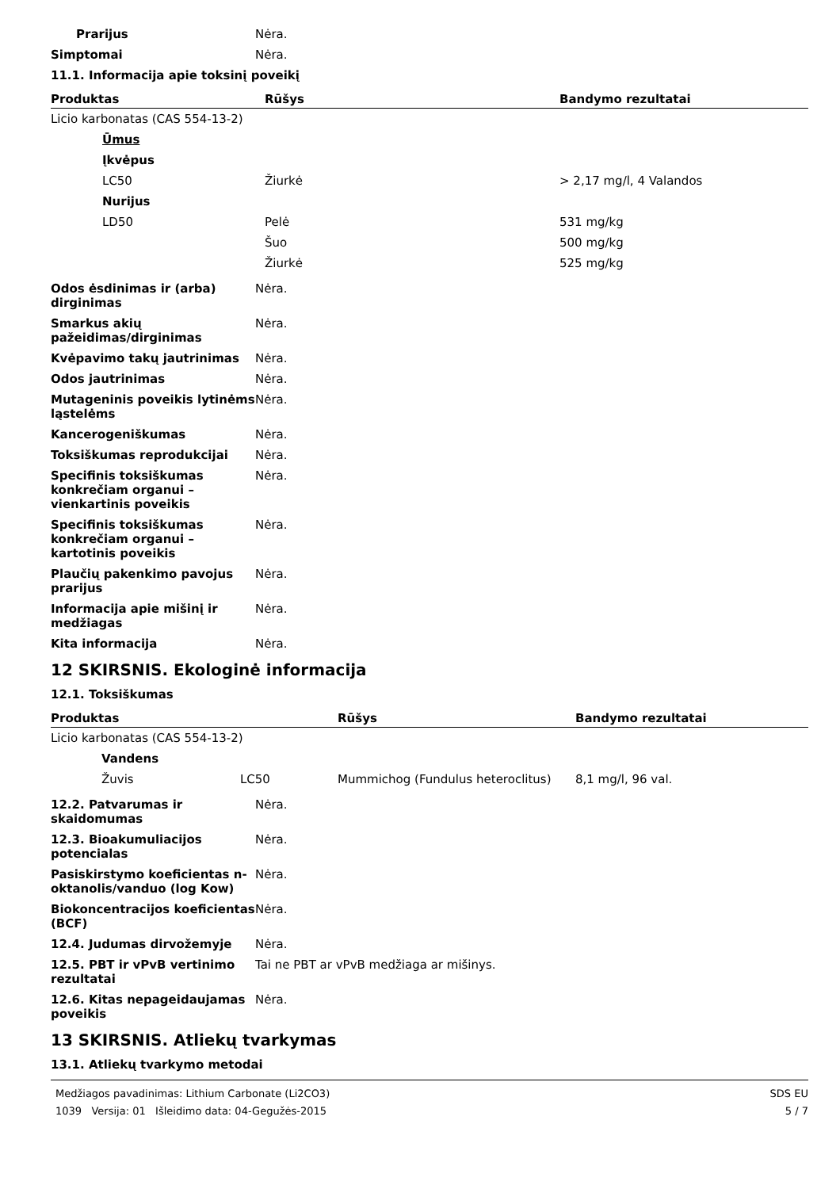Prarijus Nėra.
Simptomai Nėra.
11.1. Informacija apie toksinį poveikį
| Produktas | Rūšys | Bandymo rezultatai |
| --- | --- | --- |
| Licio karbonatas (CAS 554-13-2) | | |
| Ūmus | | |
| Įkvėpus | | |
| LC50 | Žiurkė | > 2,17 mg/l, 4 Valandos |
| Nurijus | | |
| LD50 | Pelė | 531 mg/kg |
| | Šuo | 500 mg/kg |
| | Žiurkė | 525 mg/kg |
Odos ėsdinimas ir (arba) dirginimas
Nėra.
Smarkus akių pažeidimas/dirginimas
Nėra.
Kvėpavimo takų jautrinimas Nėra.
Odos jautrinimas Nėra.
Mutageninis poveikis lytinėms ląstelėms
Nėra.
Kancerogeniškumas Nėra.
Toksiškumas reprodukcijai Nėra.
Specifinis toksiškumas konkrečiam organui – vienkartinis poveikis
Nėra.
Specifinis toksiškumas konkrečiam organui – kartotinis poveikis
Nėra.
Plaučių pakenkimo pavojus prarijus
Nėra.
Informacija apie mišinį ir medžiagas
Nėra.
Kita informacija Nėra.
12 SKIRSNIS. Ekologinė informacija
12.1. Toksiškumas
| Produktas | | Rūšys | Bandymo rezultatai |
| --- | --- | --- | --- |
| Licio karbonatas (CAS 554-13-2) | | | |
| Vandens | | | |
| Žuvis | LC50 | Mummichog (Fundulus heteroclitus) | 8,1 mg/l, 96 val. |
12.2. Patvarumas ir skaidomumas
Nėra.
12.3. Bioakumuliacijos potencialas
Nėra.
Pasiskirstymo koeficientas n-oktanolis/vanduo (log Kow)
Nėra.
Biokoncentracijos koeficientas (BCF)
Nėra.
12.4. Judumas dirvožemyje Nėra.
12.5. PBT ir vPvB vertinimo rezultatai
Tai ne PBT ar vPvB medžiaga ar mišinys.
12.6. Kitas nepageidaujamas poveikis
Nėra.
13 SKIRSNIS. Atliekų tvarkymas
13.1. Atliekų tvarkymo metodai
Medžiagos pavadinimas: Lithium Carbonate (Li2CO3)
1039 Versija: 01 Išleidimo data: 04-Gegužės-2015
SDS EU
5 / 7